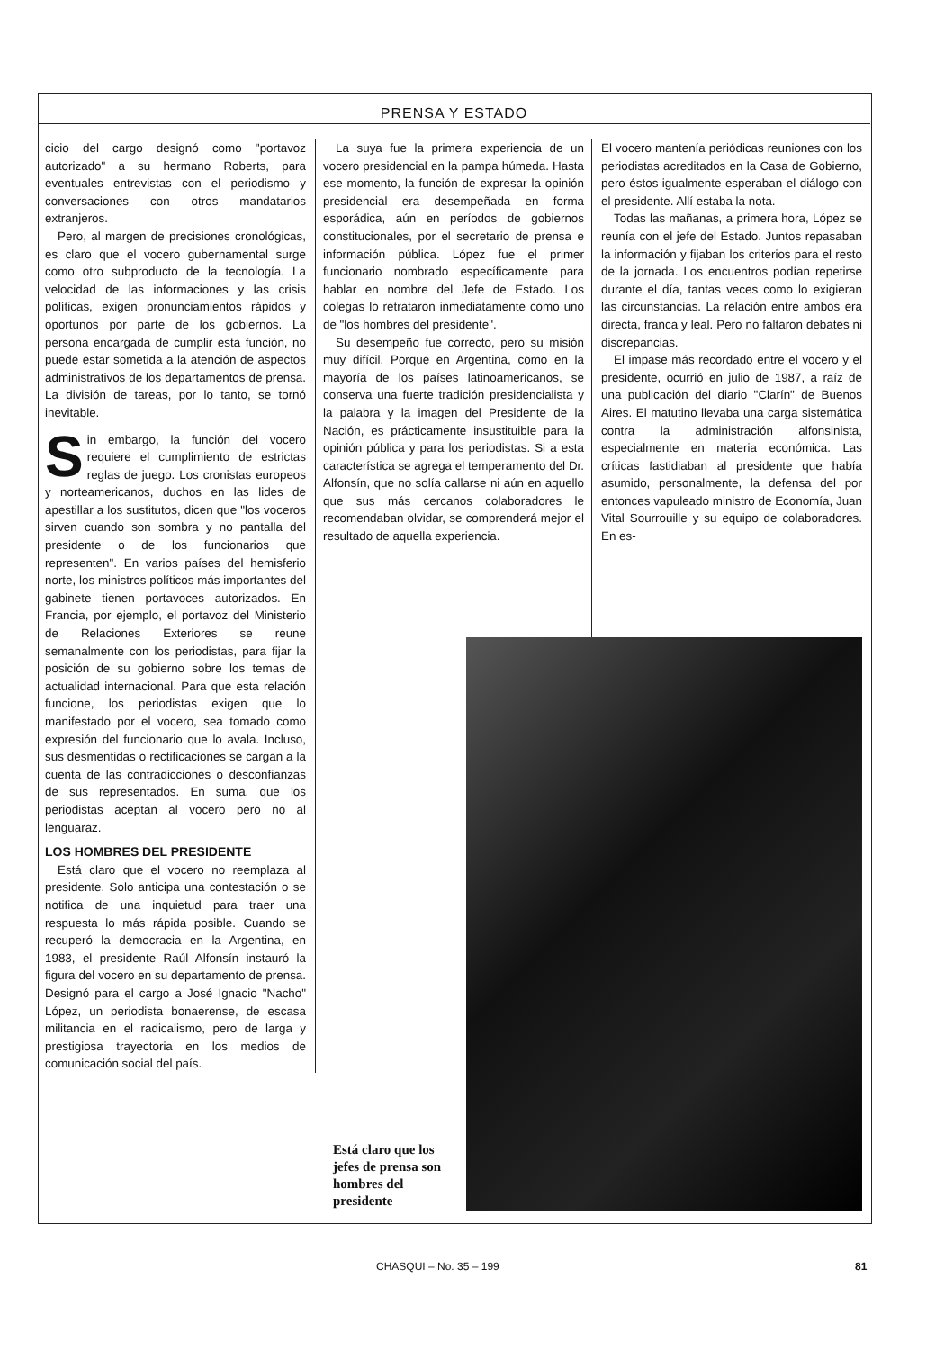PRENSA Y ESTADO
cicio del cargo designó como "portavoz autorizado" a su hermano Roberts, para eventuales entrevistas con el periodismo y conversaciones con otros mandatarios extranjeros.
Pero, al margen de precisiones cronológicas, es claro que el vocero gubernamental surge como otro subproducto de la tecnología. La velocidad de las informaciones y las crisis políticas, exigen pronunciamientos rápidos y oportunos por parte de los gobiernos. La persona encargada de cumplir esta función, no puede estar sometida a la atención de aspectos administrativos de los departamentos de prensa. La división de tareas, por lo tanto, se tornó inevitable.
Sin embargo, la función del vocero requiere el cumplimiento de estrictas reglas de juego. Los cronistas europeos y norteamericanos, duchos en las lides de apestillar a los sustitutos, dicen que "los voceros sirven cuando son sombra y no pantalla del presidente o de los funcionarios que representen". En varios países del hemisferio norte, los ministros políticos más importantes del gabinete tienen portavoces autorizados. En Francia, por ejemplo, el portavoz del Ministerio de Relaciones Exteriores se reune semanalmente con los periodistas, para fijar la posición de su gobierno sobre los temas de actualidad internacional. Para que esta relación funcione, los periodistas exigen que lo manifestado por el vocero, sea tomado como expresión del funcionario que lo avala. Incluso, sus desmentidas o rectificaciones se cargan a la cuenta de las contradicciones o desconfianzas de sus representados. En suma, que los periodistas aceptan al vocero pero no al lenguaraz.
LOS HOMBRES DEL PRESIDENTE
Está claro que el vocero no reemplaza al presidente. Solo anticipa una contestación o se notifica de una inquietud para traer una respuesta lo más rápida posible. Cuando se recuperó la democracia en la Argentina, en 1983, el presidente Raúl Alfonsín instauró la figura del vocero en su departamento de prensa. Designó para el cargo a José Ignacio "Nacho" López, un periodista bonaerense, de escasa militancia en el radicalismo, pero de larga y prestigiosa trayectoria en los medios de comunicación social del país.
La suya fue la primera experiencia de un vocero presidencial en la pampa húmeda. Hasta ese momento, la función de expresar la opinión presidencial era desempeñada en forma esporádica, aún en períodos de gobiernos constitucionales, por el secretario de prensa e información pública. López fue el primer funcionario nombrado específicamente para hablar en nombre del Jefe de Estado. Los colegas lo retrataron inmediatamente como uno de "los hombres del presidente".
Su desempeño fue correcto, pero su misión muy difícil. Porque en Argentina, como en la mayoría de los países latinoamericanos, se conserva una fuerte tradición presidencialista y la palabra y la imagen del Presidente de la Nación, es prácticamente insustituible para la opinión pública y para los periodistas. Si a esta característica se agrega el temperamento del Dr. Alfonsín, que no solía callarse ni aún en aquello que sus más cercanos colaboradores le recomendaban olvidar, se comprenderá mejor el resultado de aquella experiencia.
El vocero mantenía periódicas reuniones con los periodistas acreditados en la Casa de Gobierno, pero éstos igualmente esperaban el diálogo con el presidente. Allí estaba la nota.
Todas las mañanas, a primera hora, López se reunía con el jefe del Estado. Juntos repasaban la información y fijaban los criterios para el resto de la jornada. Los encuentros podían repetirse durante el día, tantas veces como lo exigieran las circunstancias. La relación entre ambos era directa, franca y leal. Pero no faltaron debates ni discrepancias.
El impase más recordado entre el vocero y el presidente, ocurrió en julio de 1987, a raíz de una publicación del diario "Clarín" de Buenos Aires. El matutino llevaba una carga sistemática contra la administración alfonsinista, especialmente en materia económica. Las críticas fastidiaban al presidente que había asumido, personalmente, la defensa del por entonces vapuleado ministro de Economía, Juan Vital Sourrouille y su equipo de colaboradores. En es-
Está claro que los jefes de prensa son hombres del presidente
CHASQUI – No. 35 – 199 81